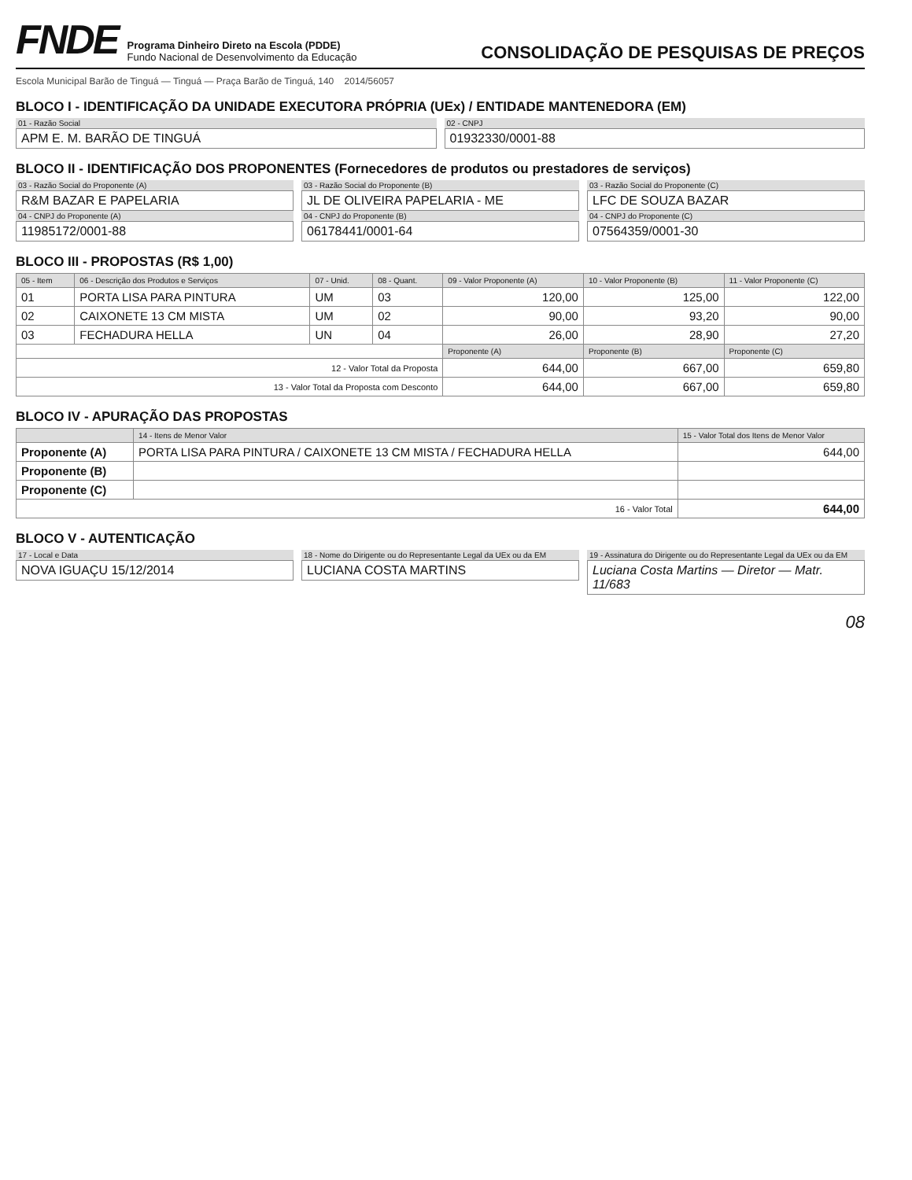FNDE
Programa Dinheiro Direto na Escola (PDDE)
Fundo Nacional de Desenvolvimento da Educação
CONSOLIDAÇÃO DE PESQUISAS DE PREÇOS
Escola Municipal Barão de Tinguá — Tinguá — Praça Barão de Tinguá, 140 2014/56057
BLOCO I - IDENTIFICAÇÃO DA UNIDADE EXECUTORA PRÓPRIA (UEx) / ENTIDADE MANTENEDORA (EM)
01 - Razão Social
APM E. M. BARÃO DE TINGUÁ
02 - CNPJ
01932330/0001-88
BLOCO II - IDENTIFICAÇÃO DOS PROPONENTES (Fornecedores de produtos ou prestadores de serviços)
03 - Razão Social do Proponente (A)
R&M BAZAR E PAPELARIA
04 - CNPJ do Proponente (A)
11985172/0001-88
03 - Razão Social do Proponente (B)
JL DE OLIVEIRA PAPELARIA - ME
04 - CNPJ do Proponente (B)
06178441/0001-64
03 - Razão Social do Proponente (C)
LFC DE SOUZA BAZAR
04 - CNPJ do Proponente (C)
07564359/0001-30
BLOCO III - PROPOSTAS (R$ 1,00)
| 05 - Item | 06 - Descrição dos Produtos e Serviços | 07 - Unid. | 08 - Quant. | 09 - Valor Proponente (A) | 10 - Valor Proponente (B) | 11 - Valor Proponente (C) |
| --- | --- | --- | --- | --- | --- | --- |
| 01 | PORTA LISA PARA PINTURA | UM | 03 | 120,00 | 125,00 | 122,00 |
| 02 | CAIXONETE 13 CM MISTA | UM | 02 | 90,00 | 93,20 | 90,00 |
| 03 | FECHADURA HELLA | UN | 04 | 26,00 | 28,90 | 27,20 |
| | | | | Proponente (A) | Proponente (B) | Proponente (C) |
| 12 - Valor Total da Proposta | | | | 644,00 | 667,00 | 659,80 |
| 13 - Valor Total da Proposta com Desconto | | | | 644,00 | 667,00 | 659,80 |
BLOCO IV - APURAÇÃO DAS PROPOSTAS
| | 14 - Itens de Menor Valor | 15 - Valor Total dos Itens de Menor Valor |
| --- | --- | --- |
| Proponente (A) | PORTA LISA PARA PINTURA / CAIXONETE 13 CM MISTA / FECHADURA HELLA | 644,00 |
| Proponente (B) | | |
| Proponente (C) | | |
| 16 - Valor Total | | 644,00 |
BLOCO V - AUTENTICAÇÃO
17 - Local e Data
NOVA IGUAÇU 15/12/2014
18 - Nome do Dirigente ou do Representante Legal da UEx ou da EM
LUCIANA COSTA MARTINS
19 - Assinatura do Dirigente ou do Representante Legal da UEx ou da EM
Luciana Costa Martins — Diretor — Matr. 11/683
08